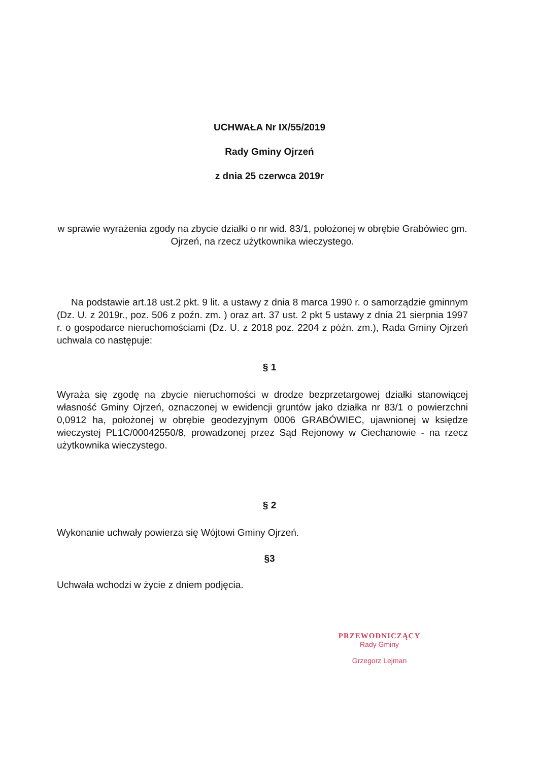UCHWAŁA Nr IX/55/2019
Rady Gminy Ojrzeń
z dnia 25 czerwca 2019r
w sprawie wyrażenia zgody na zbycie działki o nr wid. 83/1, położonej w obrębie Grabówiec gm. Ojrzeń, na rzecz użytkownika wieczystego.
Na podstawie art.18 ust.2 pkt. 9 lit. a ustawy z dnia 8 marca 1990 r. o samorządzie gminnym (Dz. U. z 2019r., poz. 506 z poźn. zm. ) oraz art. 37 ust. 2 pkt 5 ustawy z dnia 21 sierpnia 1997 r. o gospodarce nieruchomościami (Dz. U. z 2018 poz. 2204 z późn. zm.), Rada Gminy Ojrzeń uchwala co następuje:
§ 1
Wyraża się zgodę na zbycie nieruchomości w drodze bezprzetargowej działki stanowiącej własność Gminy Ojrzeń, oznaczonej w ewidencji gruntów jako działka nr 83/1 o powierzchni 0,0912 ha, położonej w obrębie geodezyjnym 0006 GRABÓWIEC, ujawnionej w księdze wieczystej PL1C/00042550/8, prowadzonej przez Sąd Rejonowy w Ciechanowie - na rzecz użytkownika wieczystego.
§ 2
Wykonanie uchwały powierza się Wójtowi Gminy Ojrzeń.
§3
Uchwała wchodzi w życie z dniem podjęcia.
PRZEWODNICZĄCY
Rady Gminy
Grzegorz Lejman